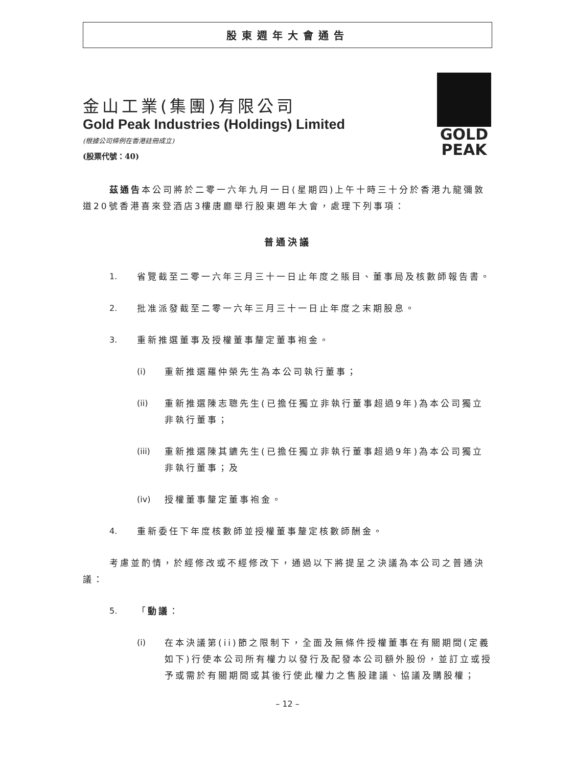股東週年大會通告
金山工業(集團)有限公司
Gold Peak Industries (Holdings) Limited
(根據公司條例在香港註冊成立)
(股票代號：40)
GOLD
PEAK
茲通告本公司將於二零一六年九月一日(星期四)上午十時三十分於香港九龍彌敦道20號香港喜來登酒店3樓唐廳舉行股東週年大會，處理下列事項：
普通決議
1. 省覽截至二零一六年三月三十一日止年度之賬目、董事局及核數師報告書。
2. 批准派發截至二零一六年三月三十一日止年度之末期股息。
3. 重新推選董事及授權董事釐定董事袍金。
(i) 重新推選羅仲榮先生為本公司執行董事；
(ii) 重新推選陳志聰先生(已擔任獨立非執行董事超過9年)為本公司獨立非執行董事；
(iii) 重新推選陳其鑣先生(已擔任獨立非執行董事超過9年)為本公司獨立非執行董事；及
(iv) 授權董事釐定董事袍金。
4. 重新委任下年度核數師並授權董事釐定核數師酬金。
考慮並酌情，於經修改或不經修改下，通過以下將提呈之決議為本公司之普通決議：
5. 「動議：
(i) 在本決議第(ii)節之限制下，全面及無條件授權董事在有關期間(定義如下)行使本公司所有權力以發行及配發本公司額外股份，並訂立或授予或需於有關期間或其後行使此權力之售股建議、協議及購股權；
– 12 –